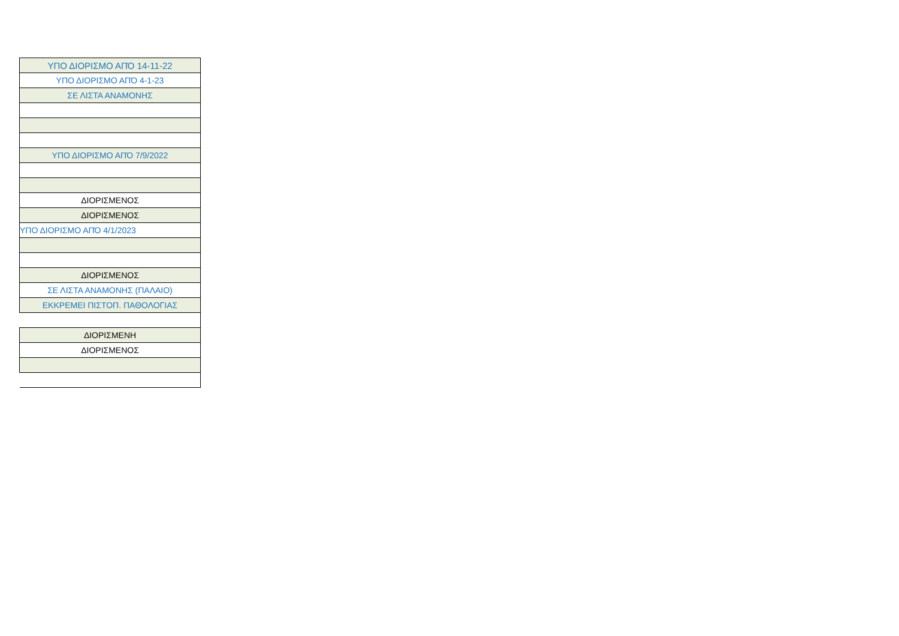| ΥΠΟ ΔΙΟΡΙΣΜΟ ΑΠΌ 14-11-22 |
| ΥΠΟ ΔΙΟΡΙΣΜΟ ΑΠΌ 4-1-23 |
| ΣΕ ΛΙΣΤΑ ΑΝΑΜΟΝΗΣ |
| ΥΠΟ ΔΙΟΡΙΣΜΟ ΑΠΌ 7/9/2022 |
| ΔΙΟΡΙΣΜΕΝΟΣ |
| ΔΙΟΡΙΣΜΕΝΟΣ |
| ΥΠΟ ΔΙΟΡΙΣΜΟ ΑΠΌ 4/1/2023 |
| ΔΙΟΡΙΣΜΕΝΟΣ |
| ΣΕ ΛΙΣΤΑ ΑΝΑΜΟΝΗΣ (ΠΑΛΑΙΟ) |
| ΕΚΚΡΕΜΕΙ ΠΙΣΤΟΠ. ΠΑΘΟΛΟΓΙΑΣ |
| ΔΙΟΡΙΣΜΕΝΗ |
| ΔΙΟΡΙΣΜΕΝΟΣ |